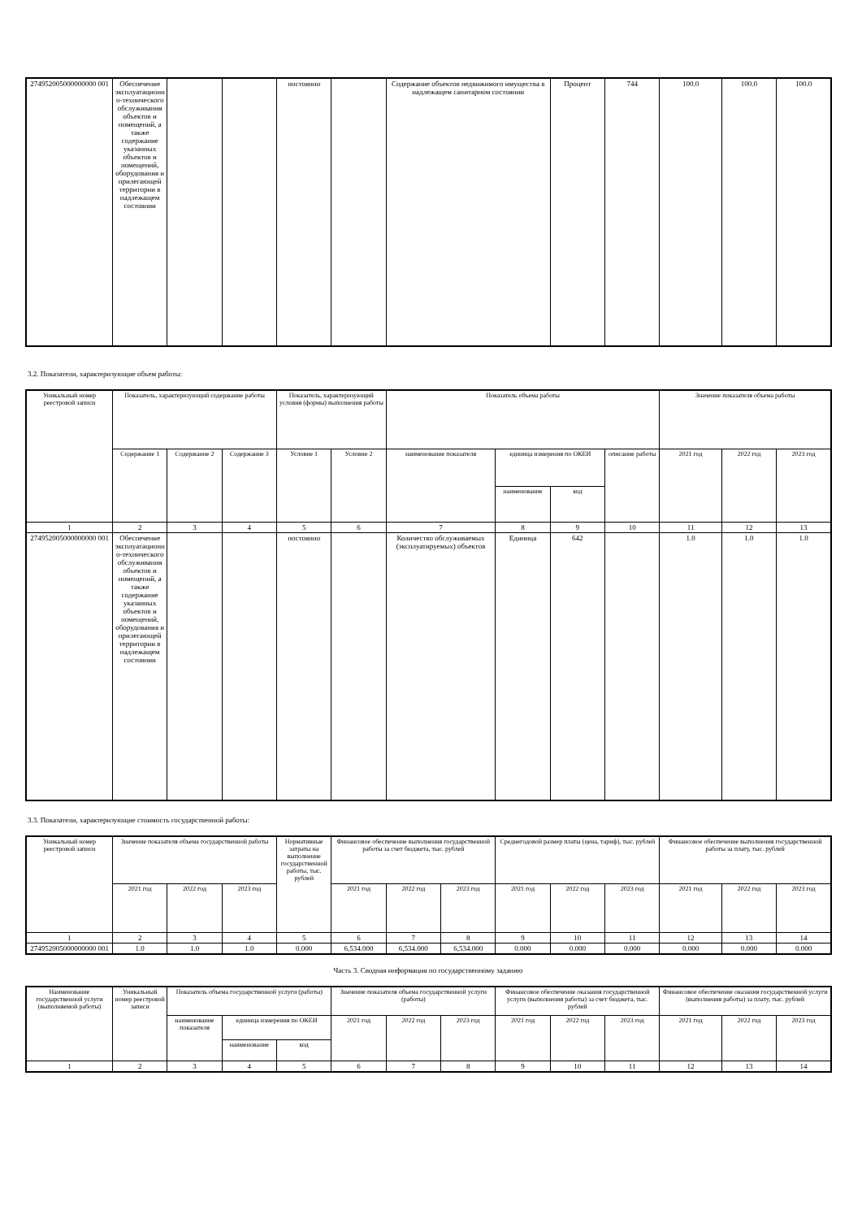| 274952005000000000 001 | Обеспечение эксплуатационно-технического обслуживания объектов и помещений, а также содержание указанных объектов и помещений, оборудования и прилегающей территории в надлежащем состоянии | | | постоянно | | Содержание объектов недвижимого имущества в надлежащем санитарном состоянии | Процент | 744 | 100.0 | 100.0 | 100.0 |
3.2. Показатели, характеризующие объем работы:
| Уникальный номер реестровой записи | Показатель, характеризующий содержание работы | | | Показатель, характеризующий условия (формы) выполнения работы | | Показатель объема работы | | | | Значение показателя объема работы | | |
| --- | --- | --- | --- | --- | --- | --- | --- | --- | --- | --- | --- | --- |
| | Содержание 1 | Содержание 2 | Содержание 3 | Условие 1 | Условие 2 | наименование показателя | единица измерения по ОКЕИ | | описание работы | 2021 год | 2022 год | 2023 год |
| | | | | | | | наименование | код | | | | |
| 1 | 2 | 3 | 4 | 5 | 6 | 7 | 8 | 9 | 10 | 11 | 12 | 13 |
| 274952005000000000 001 | Обеспечение эксплуатационно-технического обслуживания объектов и помещений, а также содержание указанных объектов и помещений, оборудования и прилегающей территории в надлежащем состоянии | | | постоянно | | Количество обслуживаемых (эксплуатируемых) объектов | Единица | 642 | | 1.0 | 1.0 | 1.0 |
3.3. Показатели, характеризующие стоимость государственной работы:
| Уникальный номер реестровой записи | Значение показателя объема государственной работы | | | Нормативные затраты на выполнение государственной работы, тыс. рублей | Финансовое обеспечение выполнения государственной работы за счет бюджета, тыс. рублей | | | Среднегодовой размер платы (цена, тариф), тыс. рублей | | | Финансовое обеспечение выполнения государственной работы за плату, тыс. рублей | | |
| --- | --- | --- | --- | --- | --- | --- | --- | --- | --- | --- | --- | --- | --- |
| | 2021 год | 2022 год | 2023 год | | 2021 год | 2022 год | 2023 год | 2021 год | 2022 год | 2023 год | 2021 год | 2022 год | 2023 год |
| 1 | 2 | 3 | 4 | 5 | 6 | 7 | 8 | 9 | 10 | 11 | 12 | 13 | 14 |
| 274952005000000000 001 | 1.0 | 1.0 | 1.0 | 0.000 | 6,534.000 | 6,534.000 | 6,534.000 | 0.000 | 0.000 | 0.000 | 0.000 | 0.000 | 0.000 |
Часть 3. Сводная информация по государственному заданию
| Наименование государственной услуги (выполняемой работы) | Уникальный номер реестровой записи | Показатель объема государственной услуги (работы) | | | Значение показателя объема государственной услуги (работы) | | | Финансовое обеспечение оказания государственной услуги (выполнения работы) за счет бюджета, тыс. рублей | | | Финансовое обеспечение оказания государственной услуги (выполнения работы) за плату, тыс. рублей | | |
| --- | --- | --- | --- | --- | --- | --- | --- | --- | --- | --- | --- | --- | --- |
| | | наименование показателя | единица измерения по ОКЕИ | | 2021 год | 2022 год | 2023 год | 2021 год | 2022 год | 2023 год | 2021 год | 2022 год | 2023 год |
| | | | наименование | код | | | | | | | | | |
| 1 | 2 | 3 | 4 | 5 | 6 | 7 | 8 | 9 | 10 | 11 | 12 | 13 | 14 |